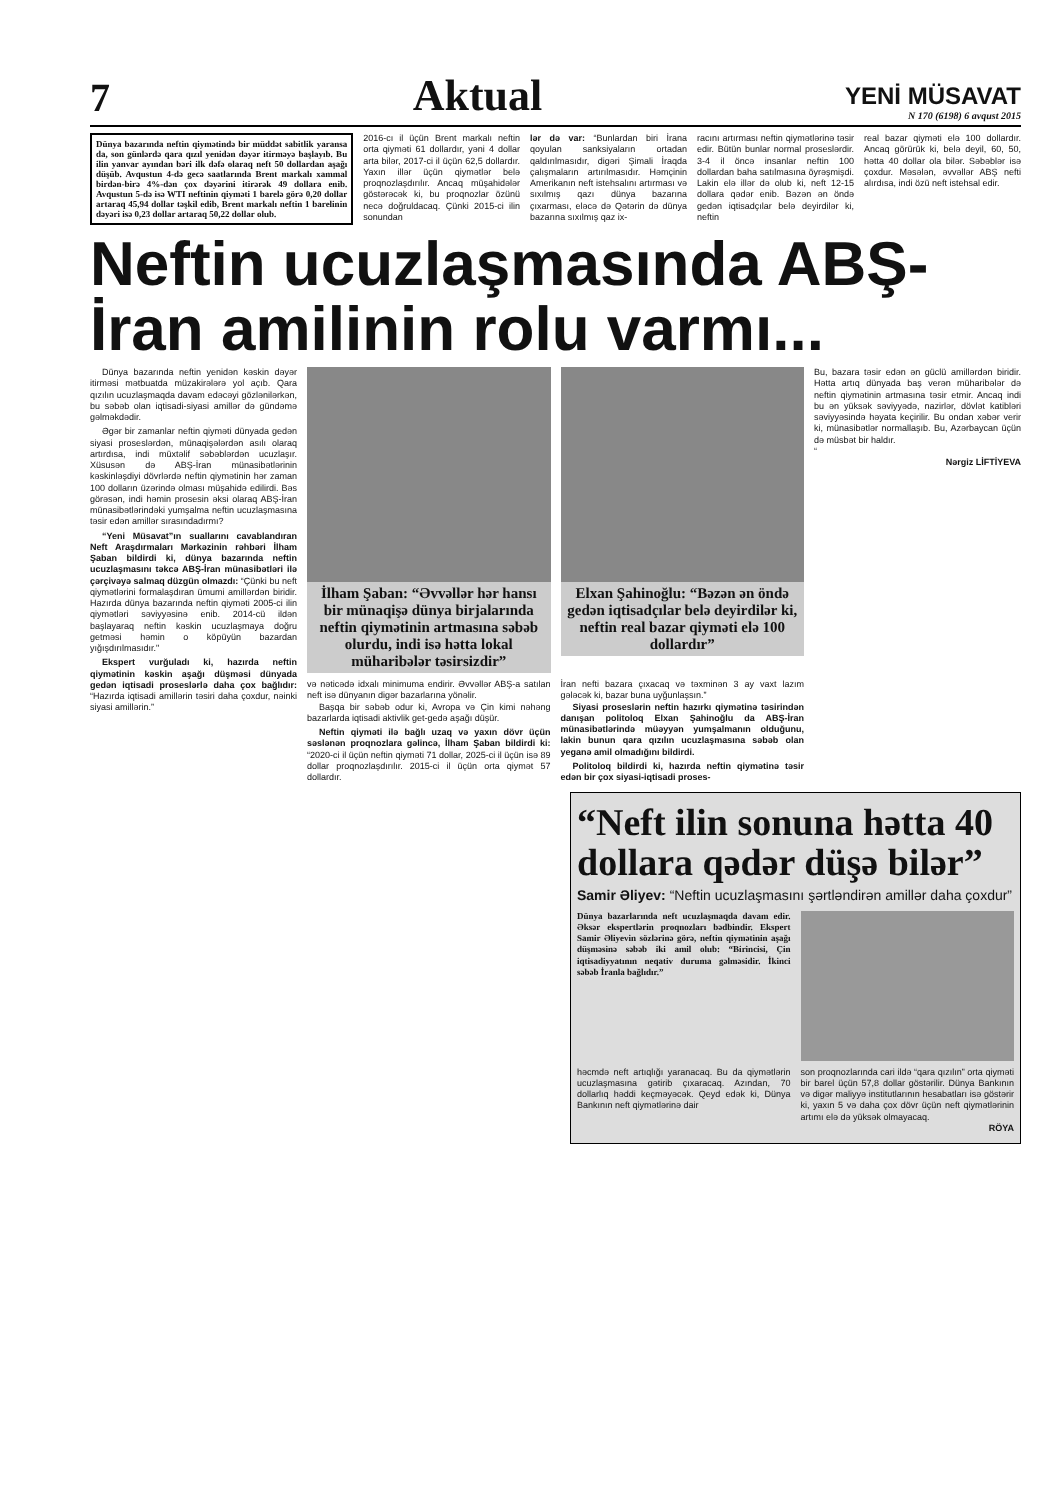7 Aktual YENİ MÜSAVAT
N 170 (6198) 6 avqust 2015
Dünya bazarında neftin qiymətində bir müddət sabitlik yaransa da, son günlərdə qara qızıl yenidən dəyər itirməyə başlayıb. Bu ilin yanvar ayından bəri ilk dəfə olaraq neft 50 dollardan aşağı düşüb. Avqustun 4-də gecə saatlarında Brent markalı xammal birdən-birə 4%-dən çox dəyərini itirərək 49 dollara enib. Avqustun 5-də isə WTI neftinin qiyməti 1 barelə görə 0,20 dollar artaraq 45,94 dollar təşkil edib, Brent markalı neftin 1 barelinin dəyəri isə 0,23 dollar artaraq 50,22 dollar olub.
2016-cı il üçün Brent markalı neftin orta qiyməti 61 dollardır, yəni 4 dollar arta bilər, 2017-ci il üçün 62,5 dollardır. Yaxın illər üçün qiymətlər belə proqnozlaşdırılır. Ancaq müşahidələr göstərəcək ki, bu proqnozlar özünü necə doğruldacaq. Çünki 2015-ci ilin sonundan
lər də var: “Bunlardan biri İrana qoyulan sanksiyaların ortadan qaldırılmasıdır, digəri Şimali İraqda çalışmaların artırılmasıdır. Həmçinin Amerikanın neft istehsalını artırması və sıxılmış qazı dünya bazarına çıxarması, eləcə də Qətərin də dünya bazarına sıxılmış qaz ix-
racını artırması neftin qiymətlərinə təsir edir. Bütün bunlar normal proseslərdir. 3-4 il öncə insanlar neftin 100 dollardan baha satılmasına öyrəşmişdi. Lakin elə illər də olub ki, neft 12-15 dollara qədər enib. Bəzən ən öndə gedən iqtisadçılar belə deyirdilər ki, neftin
real bazar qiyməti elə 100 dollardır. Ancaq görürük ki, belə deyil, 60, 50, hətta 40 dollar ola bilər. Səbəblər isə çoxdur. Məsələn, əvvəllər ABŞ nefti alırdısa, indi özü neft istehsal edir.
Neftin ucuzlaşmasında ABŞ-İran amilinin rolu varmı...
Dünya bazarında neftin yenidən kəskin dəyər itirməsi mətbuatda müzakirələrə yol açıb. Qara qızılın ucuzlaşmaqda davam edəcəyi gözlənilərkən, bu səbəb olan iqtisadi-siyasi amillər də gündəmə gəlməkdədir.
Əgər bir zamanlar neftin qiyməti dünyada gedən siyasi proseslərdən, münaqişələrdən asılı olaraq artırdısa, indi müxtəlif səbəblərdən ucuzlaşır. Xüsusən də ABŞ-İran münasibətlərinin kəskinləşdiyi dövrlərdə neftin qiymətinin hər zaman 100 dolların üzərində olması müşahidə edilirdi. Bəs görəsən, indi həmin prosesin əksi olaraq ABŞ-İran münasibətlərindəki yumşalma neftin ucuzlaşmasına təsir edən amillər sırasındadırmı?
“Yeni Müsavat”ın suallarını cavablandıran Neft Araşdırmaları Mərkəzinin rəhbəri İlham Şaban bildirdi ki, dünya bazarında neftin ucuzlaşmasını təkcə ABŞ-İran münasibətləri ilə çərçivəyə salmaq düzgün olmazdı: “Çünki bu neft qiymətlərini formalaşdıran ümumi amillərdən biridir. Hazırda dünya bazarında neftin qiyməti 2005-ci ilin qiymətləri səviyyəsinə enib. 2014-cü ildən başlayaraq neftin kəskin ucuzlaşmaya doğru getməsi həmin o köpüyün bazardan yığışdırılmasıdır."
Ekspert vurğuladı ki, hazırda neftin qiymətinin kəskin aşağı düşməsi dünyada gedən iqtisadi proseslərlə daha çox bağlıdır: “Hazırda iqtisadi amillərin təsiri daha çoxdur, nəinki siyasi amillərin.”
İlham Şaban: “Əvvəllər hər hansı bir münaqişə dünya birjalarında neftin qiymətinin artmasına səbəb olurdu, indi isə hətta lokal müharibələr təsirsizdir”
Elxan Şahinoğlu: “Bəzən ən öndə gedən iqtisadçılar belə deyirdilər ki, neftin real bazar qiyməti elə 100 dollardır”
və nəticədə idxalı minimuma endirir. Əvvəllər ABŞ-a satılan neft isə dünyanın digər bazarlarına yönəlir.
Başqa bir səbəb odur ki, Avropa və Çin kimi nəhəng bazarlarda iqtisadi aktivlik get-gedə aşağı düşür.
Neftin qiyməti ilə bağlı uzaq və yaxın dövr üçün səslənən proqnozlara gəlincə, İlham Şaban bildirdi ki: “2020-ci il üçün neftin qiyməti 71 dollar, 2025-ci il üçün isə 89 dollar proqnozlaşdırılır. 2015-ci il üçün orta qiymət 57 dollardır.
İran nefti bazara çıxacaq və təxminən 3 ay vaxt lazım gələcək ki, bazar buna uyğunlaşsın.”
Siyasi proseslərin neftin hazırkı qiymətinə təsirindən danışan politoloq Elxan Şahinoğlu da ABŞ-İran münasibətlərində müəyyən yumşalmanın olduğunu, lakin bunun qara qızılın ucuzlaşmasına səbəb olan yeganə amil olmadığını bildirdi.
Politoloq bildirdi ki, hazırda neftin qiymətinə təsir edən bir çox siyasi-iqtisadi proses-
Bu, bazara təsir edən ən güclü amillərdən biridir. Hətta artıq dünyada baş verən müharibələr də neftin qiymətinin artmasına təsir etmir. Ancaq indi bu ən yüksək səviyyədə, nazirlər, dövlət katibləri səviyyəsində həyata keçirilir. Bu ondan xəbər verir ki, münasibətlər normallaşıb. Bu, Azərbaycan üçün də müsbət bir haldır.
“
Nərgiz LİFTİYEVA
“Neft ilin sonuna hətta 40 dollara qədər düşə bilər”
Samir Əliyev: “Neftin ucuzlaşmasını şərtləndirən amillər daha çoxdur”
Dünya bazarlarında neft ucuzlaşmaqda davam edir. Əksər ekspertlərin proqnozları bədbindir. Ekspert Samir Əliyevin sözlərinə görə, neftin qiymətinin aşağı düşməsinə səbəb iki amil olub: “Birincisi, Çin iqtisadiyyatının neqativ duruma gəlməsidir. İkinci səbəb İranla bağlıdır.”
həcmdə neft artıqlığı yaranacaq. Bu da qiymətlərin ucuzlaşmasına gətirib çıxaracaq. Azından, 70 dollarlıq həddi keçməyəcək. Qeyd edək ki, Dünya Bankının neft qiymətlərinə dair
son proqnozlarında cari ildə “qara qızılın” orta qiyməti bir barel üçün 57,8 dollar göstərilir. Dünya Bankının və digər maliyyə institutlarının hesabatları isə göstərir ki, yaxın 5 və daha çox dövr üçün neft qiymətlərinin artımı elə də yüksək olmayacaq.
RÖYA